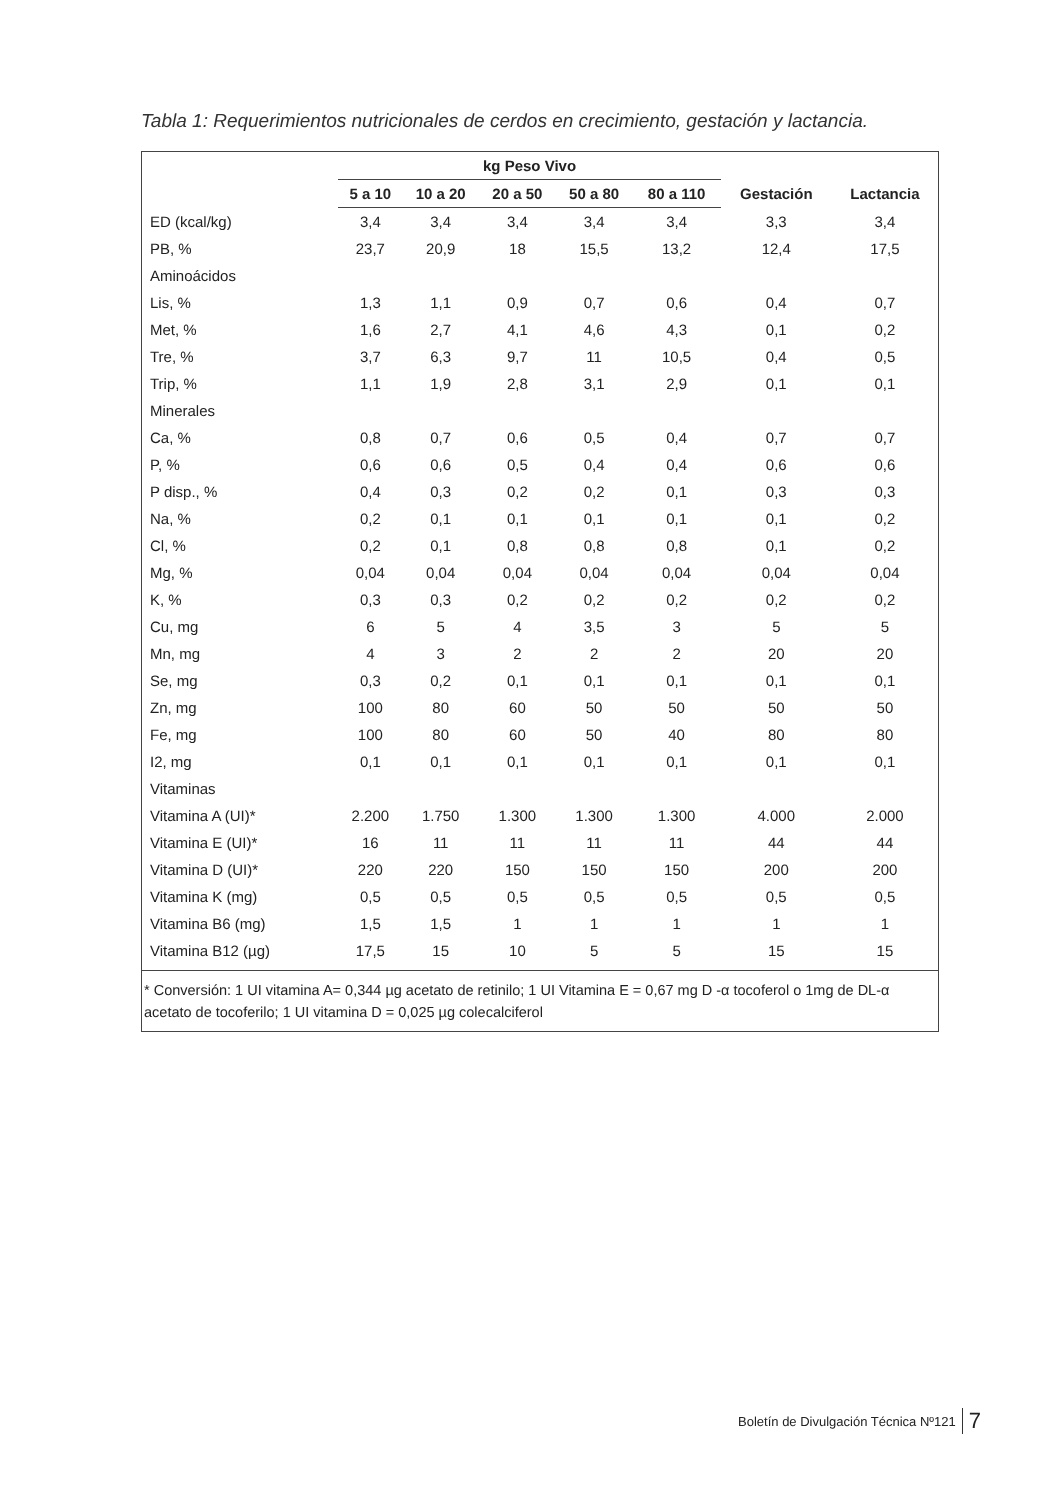Tabla 1: Requerimientos nutricionales de cerdos en crecimiento, gestación y lactancia.
| | kg Peso Vivo | | | | | | |
| --- | --- | --- | --- | --- | --- | --- | --- |
| | 5 a 10 | 10 a 20 | 20 a 50 | 50 a 80 | 80 a 110 | Gestación | Lactancia |
| ED (kcal/kg) | 3,4 | 3,4 | 3,4 | 3,4 | 3,4 | 3,3 | 3,4 |
| PB, % | 23,7 | 20,9 | 18 | 15,5 | 13,2 | 12,4 | 17,5 |
| Aminoácidos | | | | | | | |
| Lis, % | 1,3 | 1,1 | 0,9 | 0,7 | 0,6 | 0,4 | 0,7 |
| Met, % | 1,6 | 2,7 | 4,1 | 4,6 | 4,3 | 0,1 | 0,2 |
| Tre, % | 3,7 | 6,3 | 9,7 | 11 | 10,5 | 0,4 | 0,5 |
| Trip, % | 1,1 | 1,9 | 2,8 | 3,1 | 2,9 | 0,1 | 0,1 |
| Minerales | | | | | | | |
| Ca, % | 0,8 | 0,7 | 0,6 | 0,5 | 0,4 | 0,7 | 0,7 |
| P, % | 0,6 | 0,6 | 0,5 | 0,4 | 0,4 | 0,6 | 0,6 |
| P disp., % | 0,4 | 0,3 | 0,2 | 0,2 | 0,1 | 0,3 | 0,3 |
| Na, % | 0,2 | 0,1 | 0,1 | 0,1 | 0,1 | 0,1 | 0,2 |
| Cl, % | 0,2 | 0,1 | 0,8 | 0,8 | 0,8 | 0,1 | 0,2 |
| Mg, % | 0,04 | 0,04 | 0,04 | 0,04 | 0,04 | 0,04 | 0,04 |
| K, % | 0,3 | 0,3 | 0,2 | 0,2 | 0,2 | 0,2 | 0,2 |
| Cu, mg | 6 | 5 | 4 | 3,5 | 3 | 5 | 5 |
| Mn, mg | 4 | 3 | 2 | 2 | 2 | 20 | 20 |
| Se, mg | 0,3 | 0,2 | 0,1 | 0,1 | 0,1 | 0,1 | 0,1 |
| Zn, mg | 100 | 80 | 60 | 50 | 50 | 50 | 50 |
| Fe, mg | 100 | 80 | 60 | 50 | 40 | 80 | 80 |
| I2, mg | 0,1 | 0,1 | 0,1 | 0,1 | 0,1 | 0,1 | 0,1 |
| Vitaminas | | | | | | | |
| Vitamina A (UI)* | 2.200 | 1.750 | 1.300 | 1.300 | 1.300 | 4.000 | 2.000 |
| Vitamina E (UI)* | 16 | 11 | 11 | 11 | 11 | 44 | 44 |
| Vitamina D (UI)* | 220 | 220 | 150 | 150 | 150 | 200 | 200 |
| Vitamina K (mg) | 0,5 | 0,5 | 0,5 | 0,5 | 0,5 | 0,5 | 0,5 |
| Vitamina B6 (mg) | 1,5 | 1,5 | 1 | 1 | 1 | 1 | 1 |
| Vitamina B12 (µg) | 17,5 | 15 | 10 | 5 | 5 | 15 | 15 |
* Conversión: 1 UI vitamina A= 0,344 µg acetato de retinilo; 1 UI Vitamina E = 0,67 mg D -α tocoferol o 1mg de DL-α acetato de tocoferilo; 1 UI vitamina D = 0,025 µg colecalciferol
Boletín de Divulgación Técnica Nº121 7